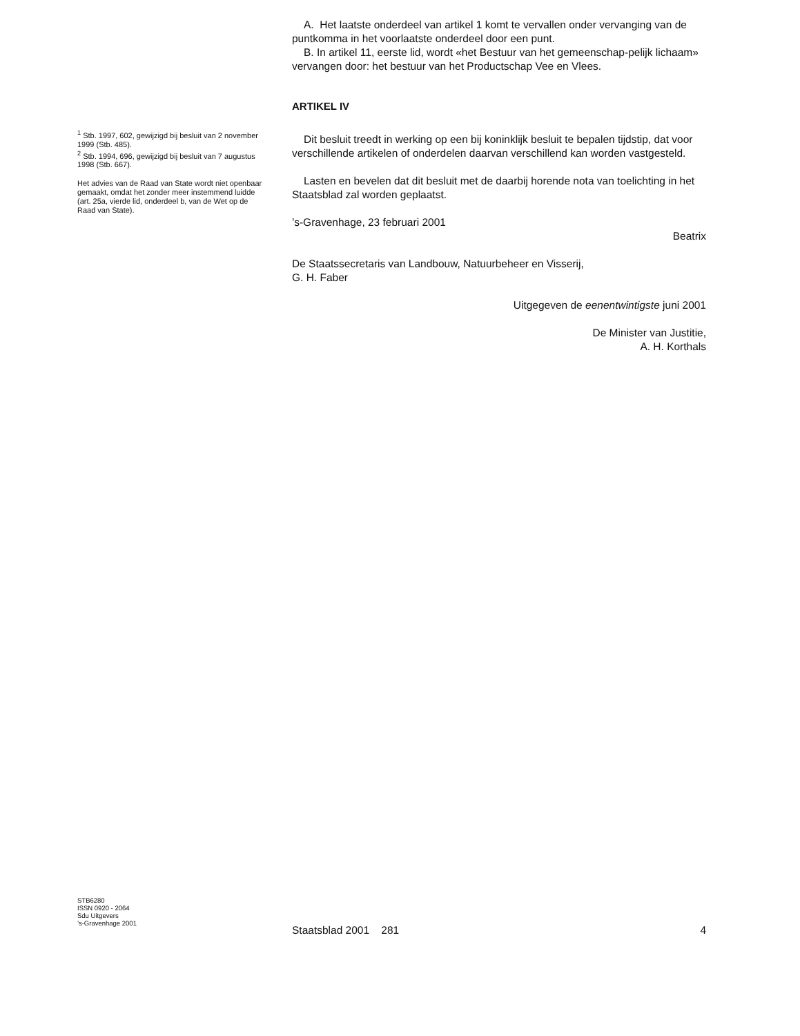A. Het laatste onderdeel van artikel 1 komt te vervallen onder vervanging van de puntkomma in het voorlaatste onderdeel door een punt.
B. In artikel 11, eerste lid, wordt «het Bestuur van het gemeenschap-pelijk lichaam» vervangen door: het bestuur van het Productschap Vee en Vlees.
ARTIKEL IV
Dit besluit treedt in werking op een bij koninklijk besluit te bepalen tijdstip, dat voor verschillende artikelen of onderdelen daarvan verschillend kan worden vastgesteld.
Lasten en bevelen dat dit besluit met de daarbij horende nota van toelichting in het Staatsblad zal worden geplaatst.
’s-Gravenhage, 23 februari 2001
Beatrix
De Staatssecretaris van Landbouw, Natuurbeheer en Visserij,
G. H. Faber
Uitgegeven de eenentwintigste juni 2001
De Minister van Justitie,
A. H. Korthals
<sup>1</sup> Stb. 1997, 602, gewijzigd bij besluit van 2 november 1999 (Stb. 485).
<sup>2</sup> Stb. 1994, 696, gewijzigd bij besluit van 7 augustus 1998 (Stb. 667).
Het advies van de Raad van State wordt niet openbaar gemaakt, omdat het zonder meer instemmend luidde (art. 25a, vierde lid, onderdeel b, van de Wet op de Raad van State).
STB6280
ISSN 0920 - 2064
Sdu Uitgevers
’s-Gravenhage 2001
Staatsblad 2001 281 4